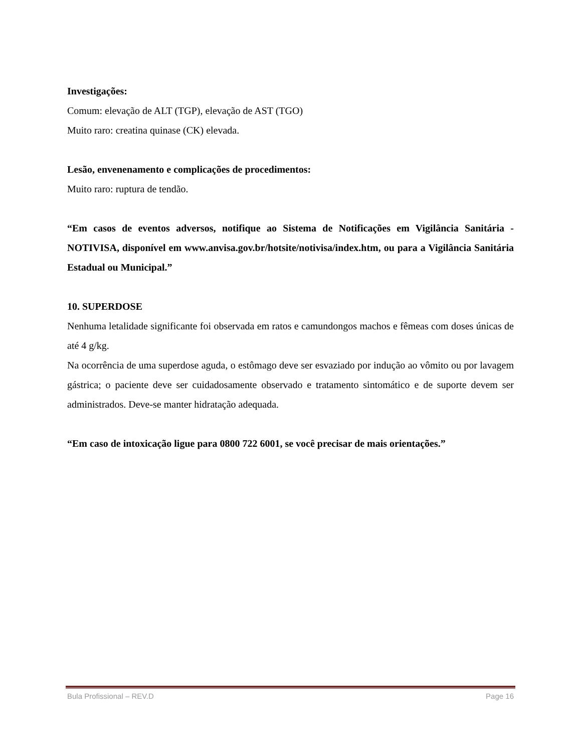Investigações:
Comum: elevação de ALT (TGP), elevação de AST (TGO)
Muito raro: creatina quinase (CK) elevada.
Lesão, envenenamento e complicações de procedimentos:
Muito raro: ruptura de tendão.
“Em casos de eventos adversos, notifique ao Sistema de Notificações em Vigilância Sanitária - NOTIVISA, disponível em www.anvisa.gov.br/hotsite/notivisa/index.htm, ou para a Vigilância Sanitária Estadual ou Municipal.”
10. SUPERDOSE
Nenhuma letalidade significante foi observada em ratos e camundongos machos e fêmeas com doses únicas de até 4 g/kg.
Na ocorrência de uma superdose aguda, o estômago deve ser esvaziado por indução ao vômito ou por lavagem gástrica; o paciente deve ser cuidadosamente observado e tratamento sintomático e de suporte devem ser administrados. Deve-se manter hidratação adequada.
“Em caso de intoxicação ligue para 0800 722 6001, se você precisar de mais orientações.”
Bula Profissional – REV.D Page 16